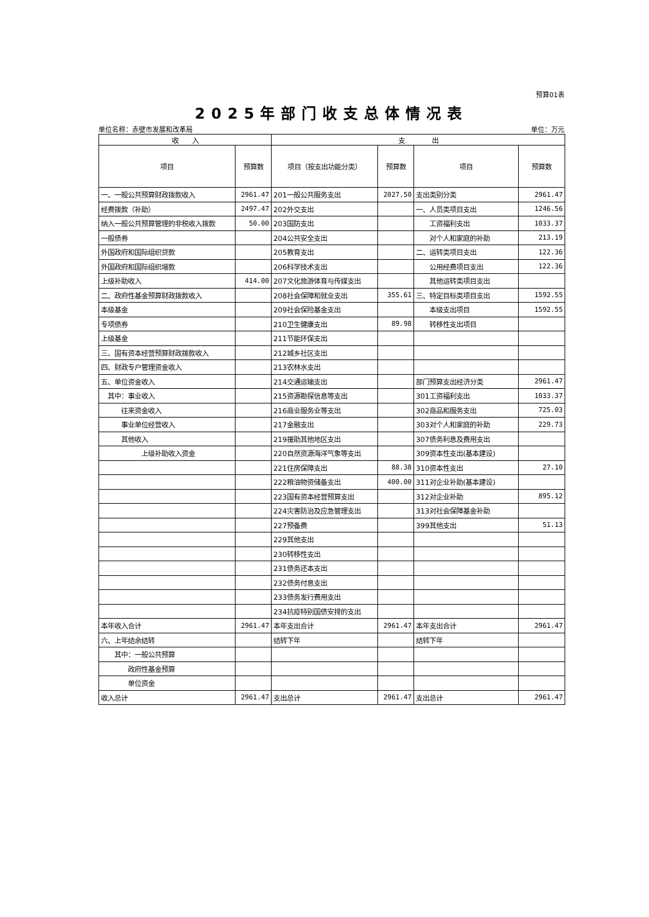预算01表
2025年部门收支总体情况表
单位名称：赤壁市发展和改革局 单位：万元
| 收 入 | | 支 出 | | | |
| --- | --- | --- | --- | --- | --- |
| 项目 | 预算数 | 项目（按支出功能分类） | 预算数 | 项目 | 预算数 |
| 一、一般公共预算财政拨款收入 | 2961.47 | 201一般公共服务支出 | 2027.50 | 支出类别分类 | 2961.47 |
| 经费拨款（补助） | 2497.47 | 202外交支出 | | 一、人员类项目支出 | 1246.56 |
| 纳入一般公共预算管理的非税收入拨款 | 50.00 | 203国防支出 | | 工资福利支出 | 1033.37 |
| 一般债券 | | 204公共安全支出 | | 对个人和家庭的补助 | 213.19 |
| 外国政府和国际组织贷款 | | 205教育支出 | | 二、运转类项目支出 | 122.36 |
| 外国政府和国际组织增款 | | 206科学技术支出 | | 公用经费项目支出 | 122.36 |
| 上级补助收入 | 414.00 | 207文化旅游体育与传媒支出 | | 其他运转类项目支出 | |
| 二、政府性基金预算财政拨款收入 | | 208社会保障和就业支出 | 355.61 | 三、特定目标类项目支出 | 1592.55 |
| 本级基金 | | 209社会保险基金支出 | | 本级支出项目 | 1592.55 |
| 专项债券 | | 210卫生健康支出 | 89.98 | 转移性支出项目 | |
| 上级基金 | | 211节能环保支出 | | | |
| 三、国有资本经营预算财政拨款收入 | | 212城乡社区支出 | | | |
| 四、财政专户管理资金收入 | | 213农林水支出 | | | |
| 五、单位资金收入 | | 214交通运输支出 | | 部门预算支出经济分类 | 2961.47 |
| 其中：事业收入 | | 215资源勘探信息等支出 | | 301工资福利支出 | 1033.37 |
| 往来资金收入 | | 216商业服务业等支出 | | 302商品和服务支出 | 725.03 |
| 事业单位经营收入 | | 217金融支出 | | 303对个人和家庭的补助 | 229.73 |
| 其他收入 | | 219援助其他地区支出 | | 307债务利息及费用支出 | |
| 上级补助收入资金 | | 220自然资源海洋气象等支出 | | 309资本性支出(基本建设) | |
| | | 221住房保障支出 | 88.38 | 310资本性支出 | 27.10 |
| | | 222粮油物资储备支出 | 400.00 | 311对企业补助(基本建设) | |
| | | 223国有资本经营预算支出 | | 312对企业补助 | 895.12 |
| | | 224灾害防治及应急管理支出 | | 313对社会保障基金补助 | |
| | | 227预备费 | | 399其他支出 | 51.13 |
| | | 229其他支出 | | | |
| | | 230转移性支出 | | | |
| | | 231债务还本支出 | | | |
| | | 232债务付息支出 | | | |
| | | 233债务发行费用支出 | | | |
| | | 234抗疫特别国债安排的支出 | | | |
| 本年收入合计 | 2961.47 | 本年支出合计 | 2961.47 | 本年支出合计 | 2961.47 |
| 六、上年结余结转 | | 结转下年 | | 结转下年 | |
| 其中：一般公共预算 | | | | | |
| 政府性基金预算 | | | | | |
| 单位资金 | | | | | |
| 收入总计 | 2961.47 | 支出总计 | 2961.47 | 支出总计 | 2961.47 |